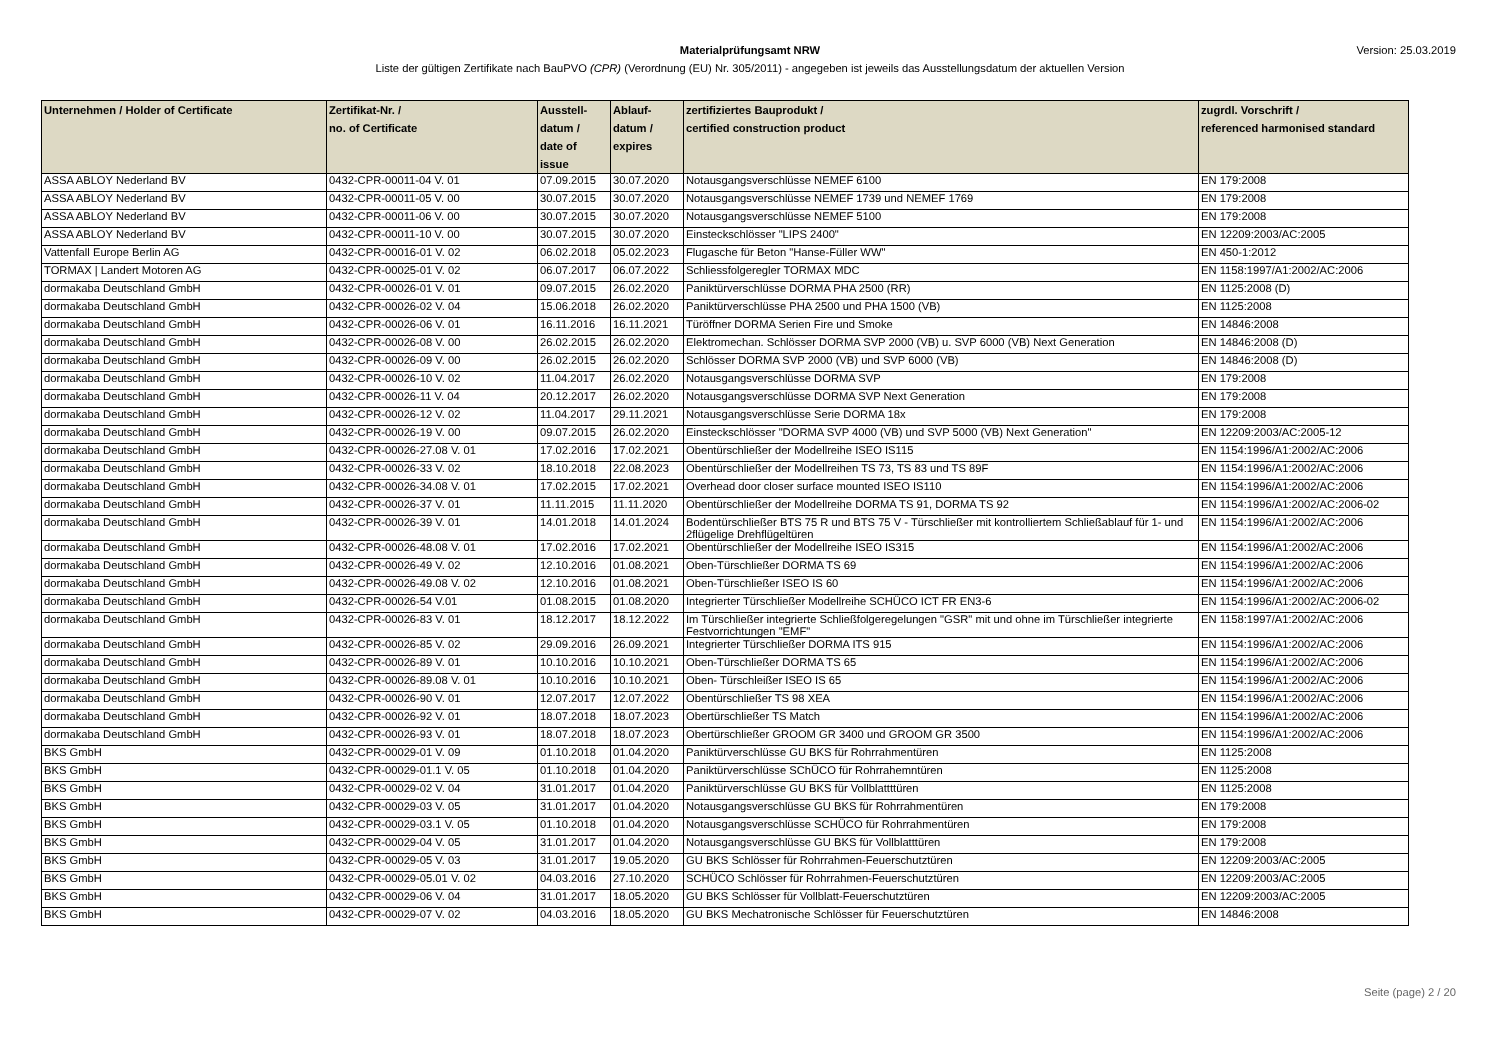Materialprüfungsamt NRW
Liste der gültigen Zertifikate nach BauPVO (CPR) (Verordnung (EU) Nr. 305/2011) - angegeben ist jeweils das Ausstellungsdatum der aktuellen Version
Version: 25.03.2019
| Unternehmen / Holder of Certificate | Zertifikat-Nr. / no. of Certificate | Ausstell- datum / date of issue | Ablauf- datum / expires | zertifiziertes Bauprodukt / certified construction product | zugrdl. Vorschrift / referenced harmonised standard |
| --- | --- | --- | --- | --- | --- |
| ASSA ABLOY Nederland BV | 0432-CPR-00011-04 V. 01 | 07.09.2015 | 30.07.2020 | Notausgangsverschlüsse NEMEF 6100 | EN 179:2008 |
| ASSA ABLOY Nederland BV | 0432-CPR-00011-05 V. 00 | 30.07.2015 | 30.07.2020 | Notausgangsverschlüsse NEMEF 1739 und NEMEF 1769 | EN 179:2008 |
| ASSA ABLOY Nederland BV | 0432-CPR-00011-06 V. 00 | 30.07.2015 | 30.07.2020 | Notausgangsverschlüsse NEMEF 5100 | EN 179:2008 |
| ASSA ABLOY Nederland BV | 0432-CPR-00011-10 V. 00 | 30.07.2015 | 30.07.2020 | Einsteckschlösser "LIPS 2400" | EN 12209:2003/AC:2005 |
| Vattenfall Europe Berlin AG | 0432-CPR-00016-01 V. 02 | 06.02.2018 | 05.02.2023 | Flugasche für Beton "Hanse-Füller WW" | EN 450-1:2012 |
| TORMAX / Landert Motoren AG | 0432-CPR-00025-01 V. 02 | 06.07.2017 | 06.07.2022 | Schliessfolgeregler TORMAX MDC | EN 1158:1997/A1:2002/AC:2006 |
| dormakaba Deutschland GmbH | 0432-CPR-00026-01 V. 01 | 09.07.2015 | 26.02.2020 | Paniktürverschlüsse DORMA PHA 2500 (RR) | EN 1125:2008 (D) |
| dormakaba Deutschland GmbH | 0432-CPR-00026-02 V. 04 | 15.06.2018 | 26.02.2020 | Paniktürverschlüsse PHA 2500 und PHA 1500 (VB) | EN 1125:2008 |
| dormakaba Deutschland GmbH | 0432-CPR-00026-06 V. 01 | 16.11.2016 | 16.11.2021 | Türöffner DORMA Serien Fire und Smoke | EN 14846:2008 |
| dormakaba Deutschland GmbH | 0432-CPR-00026-08 V. 00 | 26.02.2015 | 26.02.2020 | Elektromechan. Schlösser DORMA SVP 2000 (VB) u. SVP 6000 (VB) Next Generation | EN 14846:2008 (D) |
| dormakaba Deutschland GmbH | 0432-CPR-00026-09 V. 00 | 26.02.2015 | 26.02.2020 | Schlösser DORMA SVP 2000 (VB) und SVP 6000 (VB) | EN 14846:2008 (D) |
| dormakaba Deutschland GmbH | 0432-CPR-00026-10 V. 02 | 11.04.2017 | 26.02.2020 | Notausgangsverschlüsse DORMA SVP | EN 179:2008 |
| dormakaba Deutschland GmbH | 0432-CPR-00026-11 V. 04 | 20.12.2017 | 26.02.2020 | Notausgangsverschlüsse DORMA SVP Next Generation | EN 179:2008 |
| dormakaba Deutschland GmbH | 0432-CPR-00026-12 V. 02 | 11.04.2017 | 29.11.2021 | Notausgangsverschlüsse Serie DORMA 18x | EN 179:2008 |
| dormakaba Deutschland GmbH | 0432-CPR-00026-19 V. 00 | 09.07.2015 | 26.02.2020 | Einsteckschlösser "DORMA SVP 4000 (VB) und SVP 5000 (VB) Next Generation" | EN 12209:2003/AC:2005-12 |
| dormakaba Deutschland GmbH | 0432-CPR-00026-27.08 V. 01 | 17.02.2016 | 17.02.2021 | Obentürschließer der Modellreihe ISEO IS115 | EN 1154:1996/A1:2002/AC:2006 |
| dormakaba Deutschland GmbH | 0432-CPR-00026-33 V. 02 | 18.10.2018 | 22.08.2023 | Obentürschließer der Modellreihen TS 73, TS 83 und TS 89F | EN 1154:1996/A1:2002/AC:2006 |
| dormakaba Deutschland GmbH | 0432-CPR-00026-34.08 V. 01 | 17.02.2015 | 17.02.2021 | Overhead door closer surface mounted ISEO IS110 | EN 1154:1996/A1:2002/AC:2006 |
| dormakaba Deutschland GmbH | 0432-CPR-00026-37 V. 01 | 11.11.2015 | 11.11.2020 | Obentürschließer der Modellreihe DORMA TS 91, DORMA TS 92 | EN 1154:1996/A1:2002/AC:2006-02 |
| dormakaba Deutschland GmbH | 0432-CPR-00026-39 V. 01 | 14.01.2018 | 14.01.2024 | Bodentürschließer BTS 75 R und BTS 75 V - Türschließer mit kontrolliertem Schließablauf für 1- und 2flügelige Drehflügeltüren | EN 1154:1996/A1:2002/AC:2006 |
| dormakaba Deutschland GmbH | 0432-CPR-00026-48.08 V. 01 | 17.02.2016 | 17.02.2021 | Obentürschließer der Modellreihe ISEO IS315 | EN 1154:1996/A1:2002/AC:2006 |
| dormakaba Deutschland GmbH | 0432-CPR-00026-49 V. 02 | 12.10.2016 | 01.08.2021 | Oben-Türschließer DORMA TS 69 | EN 1154:1996/A1:2002/AC:2006 |
| dormakaba Deutschland GmbH | 0432-CPR-00026-49.08 V. 02 | 12.10.2016 | 01.08.2021 | Oben-Türschließer ISEO IS 60 | EN 1154:1996/A1:2002/AC:2006 |
| dormakaba Deutschland GmbH | 0432-CPR-00026-54 V.01 | 01.08.2015 | 01.08.2020 | Integrierter Türschließer Modellreihe SCHÜCO ICT FR EN3-6 | EN 1154:1996/A1:2002/AC:2006-02 |
| dormakaba Deutschland GmbH | 0432-CPR-00026-83 V. 01 | 18.12.2017 | 18.12.2022 | Im Türschließer integrierte Schließfolgeregelungen "GSR" mit und ohne im Türschließer integrierte Festvorrichtungen "EMF" | EN 1158:1997/A1:2002/AC:2006 |
| dormakaba Deutschland GmbH | 0432-CPR-00026-85 V. 02 | 29.09.2016 | 26.09.2021 | Integrierter Türschließer DORMA ITS 915 | EN 1154:1996/A1:2002/AC:2006 |
| dormakaba Deutschland GmbH | 0432-CPR-00026-89 V. 01 | 10.10.2016 | 10.10.2021 | Oben-Türschließer DORMA TS 65 | EN 1154:1996/A1:2002/AC:2006 |
| dormakaba Deutschland GmbH | 0432-CPR-00026-89.08 V. 01 | 10.10.2016 | 10.10.2021 | Oben- Türschleißer ISEO IS 65 | EN 1154:1996/A1:2002/AC:2006 |
| dormakaba Deutschland GmbH | 0432-CPR-00026-90 V. 01 | 12.07.2017 | 12.07.2022 | Obentürschließer TS 98 XEA | EN 1154:1996/A1:2002/AC:2006 |
| dormakaba Deutschland GmbH | 0432-CPR-00026-92 V. 01 | 18.07.2018 | 18.07.2023 | Obertürschließer TS Match | EN 1154:1996/A1:2002/AC:2006 |
| dormakaba Deutschland GmbH | 0432-CPR-00026-93 V. 01 | 18.07.2018 | 18.07.2023 | Obertürschließer GROOM GR 3400 und GROOM GR 3500 | EN 1154:1996/A1:2002/AC:2006 |
| BKS GmbH | 0432-CPR-00029-01 V. 09 | 01.10.2018 | 01.04.2020 | Paniktürverschlüsse GU BKS für Rohrrahmentüren | EN 1125:2008 |
| BKS GmbH | 0432-CPR-00029-01.1 V. 05 | 01.10.2018 | 01.04.2020 | Paniktürverschlüsse SChÜCO für Rohrrahemntüren | EN 1125:2008 |
| BKS GmbH | 0432-CPR-00029-02 V. 04 | 31.01.2017 | 01.04.2020 | Paniktürverschlüsse GU BKS für Vollblattttüren | EN 1125:2008 |
| BKS GmbH | 0432-CPR-00029-03 V. 05 | 31.01.2017 | 01.04.2020 | Notausgangsverschlüsse GU BKS für Rohrrahmentüren | EN 179:2008 |
| BKS GmbH | 0432-CPR-00029-03.1 V. 05 | 01.10.2018 | 01.04.2020 | Notausgangsverschlüsse SCHÜCO für Rohrrahmentüren | EN 179:2008 |
| BKS GmbH | 0432-CPR-00029-04 V. 05 | 31.01.2017 | 01.04.2020 | Notausgangsverschlüsse GU BKS für Vollblatttüren | EN 179:2008 |
| BKS GmbH | 0432-CPR-00029-05 V. 03 | 31.01.2017 | 19.05.2020 | GU BKS Schlösser für Rohrrahmen-Feuerschutztüren | EN 12209:2003/AC:2005 |
| BKS GmbH | 0432-CPR-00029-05.01 V. 02 | 04.03.2016 | 27.10.2020 | SCHÜCO Schlösser für Rohrrahmen-Feuerschutztüren | EN 12209:2003/AC:2005 |
| BKS GmbH | 0432-CPR-00029-06 V. 04 | 31.01.2017 | 18.05.2020 | GU BKS Schlösser für Vollblatt-Feuerschutztüren | EN 12209:2003/AC:2005 |
| BKS GmbH | 0432-CPR-00029-07 V. 02 | 04.03.2016 | 18.05.2020 | GU BKS Mechatronische Schlösser für Feuerschutztüren | EN 14846:2008 |
Seite (page) 2 / 20